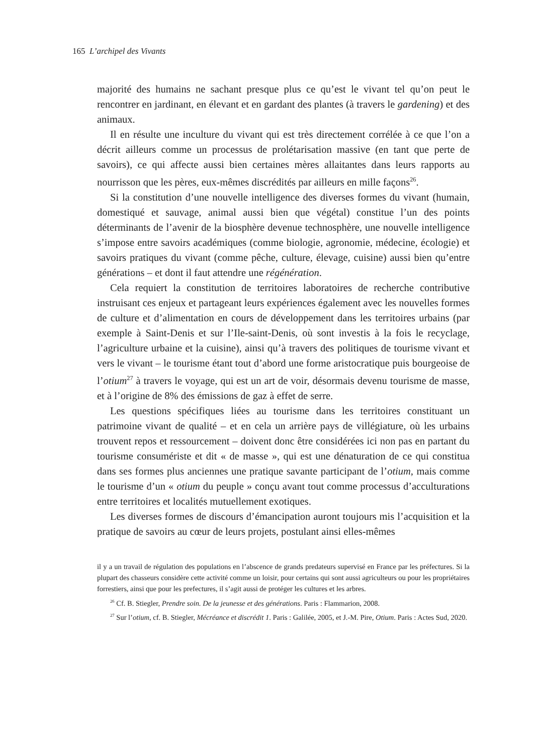165 L’archipel des Vivants
majorité des humains ne sachant presque plus ce qu’est le vivant tel qu’on peut le rencontrer en jardinant, en élevant et en gardant des plantes (à travers le gardening) et des animaux.
Il en résulte une inculture du vivant qui est très directement corrélée à ce que l’on a décrit ailleurs comme un processus de prolétarisation massive (en tant que perte de savoirs), ce qui affecte aussi bien certaines mères allaitantes dans leurs rapports au nourrisson que les pères, eux-mêmes discrédités par ailleurs en mille façons<sup>26</sup>.
Si la constitution d’une nouvelle intelligence des diverses formes du vivant (humain, domestiqué et sauvage, animal aussi bien que végétal) constitue l’un des points déterminants de l’avenir de la biosphère devenue technosphère, une nouvelle intelligence s’impose entre savoirs académiques (comme biologie, agronomie, médecine, écologie) et savoirs pratiques du vivant (comme pêche, culture, élevage, cuisine) aussi bien qu’entre générations – et dont il faut attendre une régénération.
Cela requiert la constitution de territoires laboratoires de recherche contributive instruisant ces enjeux et partageant leurs expériences également avec les nouvelles formes de culture et d’alimentation en cours de développement dans les territoires urbains (par exemple à Saint-Denis et sur l’Ile-saint-Denis, où sont investis à la fois le recyclage, l’agriculture urbaine et la cuisine), ainsi qu’à travers des politiques de tourisme vivant et vers le vivant – le tourisme étant tout d’abord une forme aristocratique puis bourgeoise de l’otium<sup>27</sup> à travers le voyage, qui est un art de voir, désormais devenu tourisme de masse, et à l’origine de 8% des émissions de gaz à effet de serre.
Les questions spécifiques liées au tourisme dans les territoires constituant un patrimoine vivant de qualité – et en cela un arrière pays de villégiature, où les urbains trouvent repos et ressourcement – doivent donc être considérées ici non pas en partant du tourisme consumériste et dit « de masse », qui est une dénaturation de ce qui constitua dans ses formes plus anciennes une pratique savante participant de l’otium, mais comme le tourisme d’un « otium du peuple » conçu avant tout comme processus d’acculturations entre territoires et localités mutuellement exotiques.
Les diverses formes de discours d’émancipation auront toujours mis l’acquisition et la pratique de savoirs au cœur de leurs projets, postulant ainsi elles-mêmes
il y a un travail de régulation des populations en l’abscence de grands predateurs supervisé en France par les préfectures. Si la plupart des chasseurs considère cette activité comme un loisir, pour certains qui sont aussi agriculteurs ou pour les propriétaires forrestiers, ainsi que pour les prefectures, il s’agit aussi de protéger les cultures et les arbres.
<sup>26</sup> Cf. B. Stiegler, Prendre soin. De la jeunesse et des générations. Paris : Flammarion, 2008.
<sup>27</sup> Sur l’otium, cf. B. Stiegler, Mécréance et discrédit 1. Paris : Galilée, 2005, et J.-M. Pire, Otium. Paris : Actes Sud, 2020.